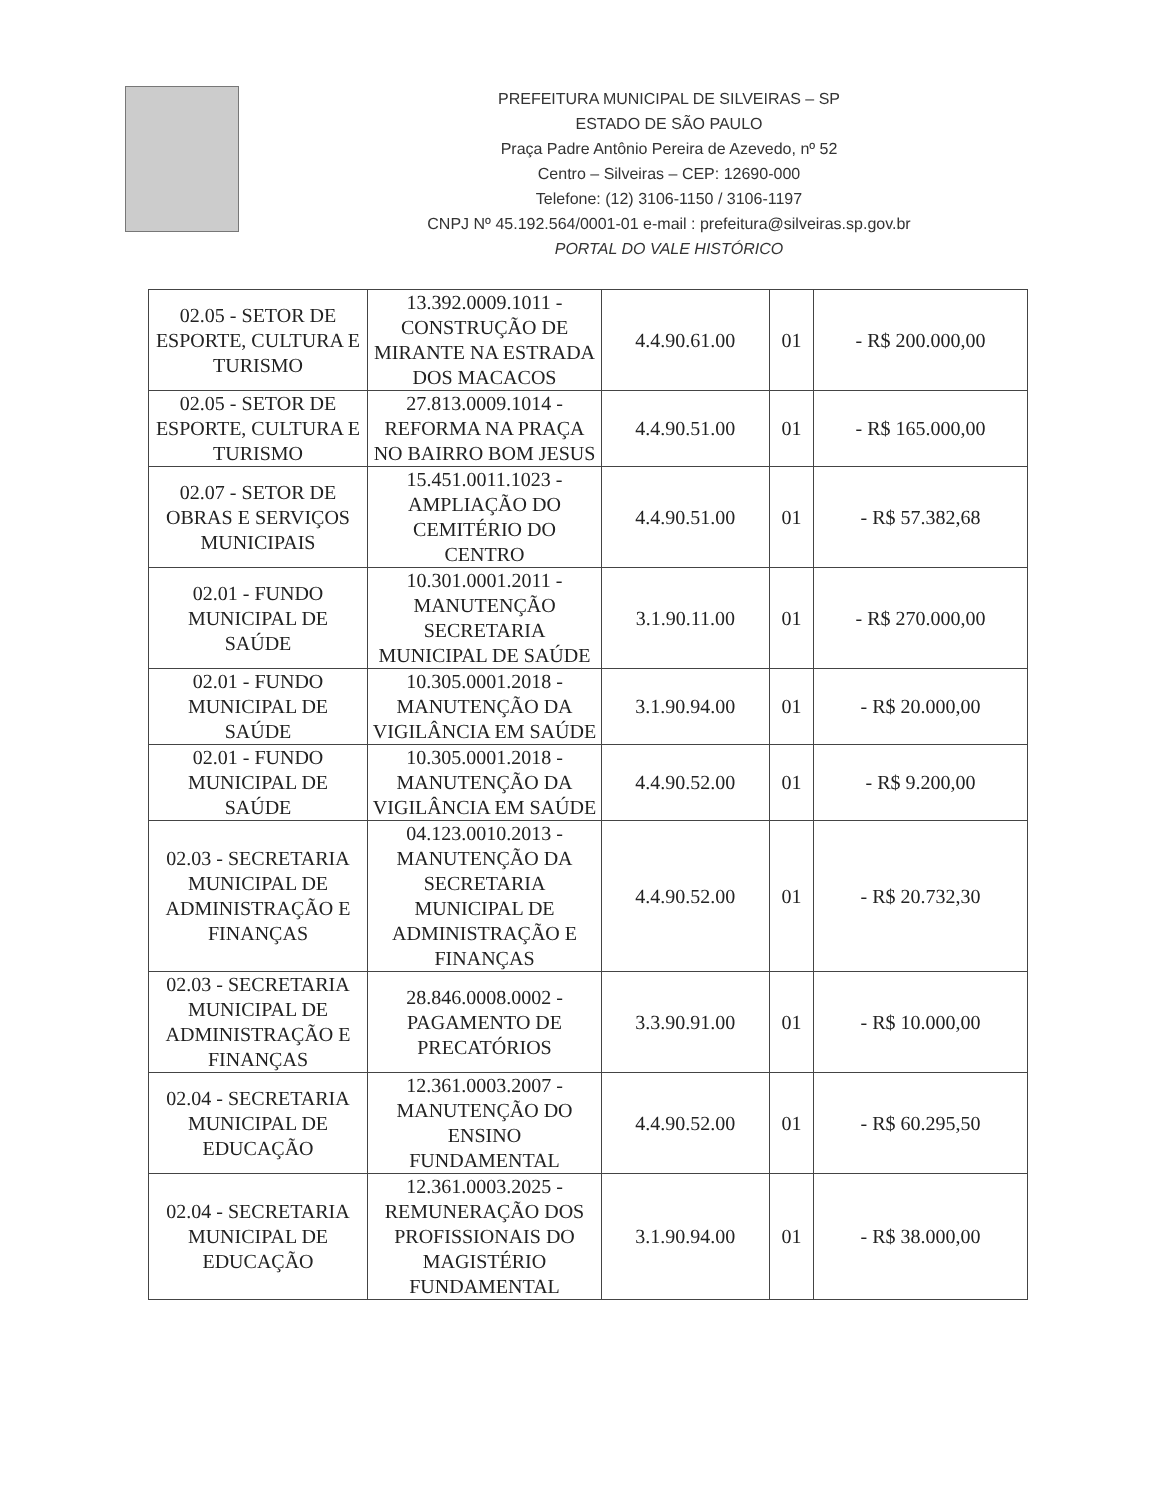PREFEITURA MUNICIPAL DE SILVEIRAS – SP
ESTADO DE SÃO PAULO
Praça Padre Antônio Pereira de Azevedo, nº 52
Centro – Silveiras – CEP: 12690-000
Telefone: (12) 3106-1150 / 3106-1197
CNPJ Nº 45.192.564/0001-01 e-mail : prefeitura@silveiras.sp.gov.br
PORTAL DO VALE HISTÓRICO
| 02.05 - SETOR DE ESPORTE, CULTURA E TURISMO | 13.392.0009.1011 - CONSTRUÇÃO DE MIRANTE NA ESTRADA DOS MACACOS | 4.4.90.61.00 | 01 | - R$ 200.000,00 |
| 02.05 - SETOR DE ESPORTE, CULTURA E TURISMO | 27.813.0009.1014 - REFORMA NA PRAÇA NO BAIRRO BOM JESUS | 4.4.90.51.00 | 01 | - R$ 165.000,00 |
| 02.07 - SETOR DE OBRAS E SERVIÇOS MUNICIPAIS | 15.451.0011.1023 - AMPLIAÇÃO DO CEMITÉRIO DO CENTRO | 4.4.90.51.00 | 01 | - R$ 57.382,68 |
| 02.01 - FUNDO MUNICIPAL DE SAÚDE | 10.301.0001.2011 - MANUTENÇÃO SECRETARIA MUNICIPAL DE SAÚDE | 3.1.90.11.00 | 01 | - R$ 270.000,00 |
| 02.01 - FUNDO MUNICIPAL DE SAÚDE | 10.305.0001.2018 - MANUTENÇÃO DA VIGILÂNCIA EM SAÚDE | 3.1.90.94.00 | 01 | - R$ 20.000,00 |
| 02.01 - FUNDO MUNICIPAL DE SAÚDE | 10.305.0001.2018 - MANUTENÇÃO DA VIGILÂNCIA EM SAÚDE | 4.4.90.52.00 | 01 | - R$ 9.200,00 |
| 02.03 - SECRETARIA MUNICIPAL DE ADMINISTRAÇÃO E FINANÇAS | 04.123.0010.2013 - MANUTENÇÃO DA SECRETARIA MUNICIPAL DE ADMINISTRAÇÃO E FINANÇAS | 4.4.90.52.00 | 01 | - R$ 20.732,30 |
| 02.03 - SECRETARIA MUNICIPAL DE ADMINISTRAÇÃO E FINANÇAS | 28.846.0008.0002 - PAGAMENTO DE PRECATÓRIOS | 3.3.90.91.00 | 01 | - R$ 10.000,00 |
| 02.04 - SECRETARIA MUNICIPAL DE EDUCAÇÃO | 12.361.0003.2007 - MANUTENÇÃO DO ENSINO FUNDAMENTAL | 4.4.90.52.00 | 01 | - R$ 60.295,50 |
| 02.04 - SECRETARIA MUNICIPAL DE EDUCAÇÃO | 12.361.0003.2025 - REMUNERAÇÃO DOS PROFISSIONAIS DO MAGISTÉRIO FUNDAMENTAL | 3.1.90.94.00 | 01 | - R$ 38.000,00 |